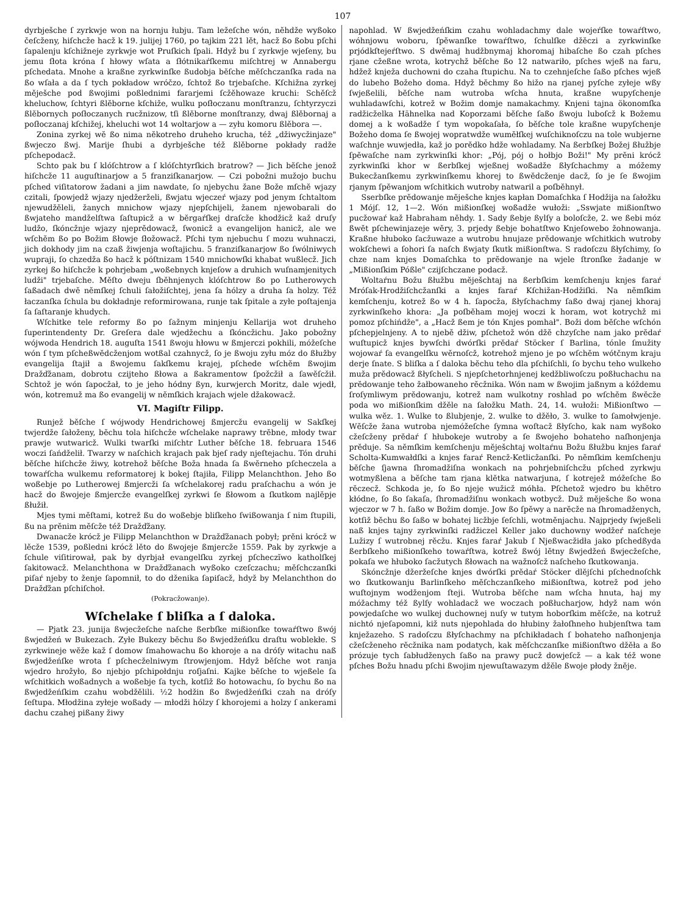107
dyrbješche ſ zyrkwje won na hornju łubju. Tam ležeſche wón, nĕhdže wyßoko čeſcženy, hiſchcže hacž k 19. julijej 1760, po tajkim 221 lĕt, hacž ßo ßobu pſchi ſapalenju kſchižneje zyrkwje wot Pruſkich ſpali. Hdyž bu ſ zyrkwje wjeſeny, bu jemu ſłota króna ſ hłowy wſata a ſłótnikaŕſkemu miſchtrej w Annabergu pſchedata. Mnohe a kraßne zyrkwinſke ßudobja bĕſche mĕſchczanſka rada na ßo wſała a da ſ tych pokładow wróčzo, ſchtož ßo trjebaſche. Kſchižna zyrkej mĕješche pod ßwojimi poßlednimi fararjemi ſcžĕhowaze kruchi: Schĕſcž kheluchow, ſchtyri ßlĕborne kſchiže, wulku poſłoczanu monſtranzu, ſchtyrzyczi ßlĕbornych poſłoczanych rucžnizow, tſi ßlĕborne monſtranzy, dwaj ßlĕbornaj a poſłoczanaj kſchižej, kheluchi wot 14 woltarjow a — zyłu komoru ßlĕbora —.
Zonina zyrkej wĕ ßo nima nĕkotreho druheho krucha, též „džiwycžinjaze" ßwjeczo ßwj. Marije ſhubi a dyrbješche též ßlĕborne pokłady radže pſchepodacž.
Schto pak bu ſ klóſchtrow a ſ klóſchtyrſkich bratrow? — Jich bĕſche jenož hiſchcže 11 auguſtinarjow a 5 franziſkanarjow. — Czi pobožni mužojo buchu pſched viſitatorow žadani a jim nawdate, ſo njebychu žane Bože mſchĕ wjazy czitali, ſpowjedž wjazy njedžerželi, ßwjatu wjeczeŕ wjazy pod jenym ſchtaltom njewudžĕleli, žanych mnichow wjazy njepſchijeli, žanem njewobarali do ßwjateho mandželſtwa ſaſtupicž a w bĕrgaŕſkej draſcže khodžicž kaž druſy ludžo, ſkóncžnje wjazy njeprĕdowacž, ſwonicž a evangelijon hanicž, ale we wſchĕm ßo po Božim ßłowje ſłožowacž. Pſchi tym njebuchu ſ mozu wuhnaczi, jich dokhody jim na czaß žiwjenja woſtajichu. 5 franziſkanarjow ßo ſwólniwych wupraji, ſo chzedža ßo hacž k póſtnizam 1540 mnichowſki khabat wußlecž. Jich zyrkej ßo hiſchcže k pohrjebam „woßebnych knjeſow a druhich wuſnamjenitych ludži" trjebaſche. Mĕſto dweju ſbĕhnjenych klóſchtrow ßo po Lutherowych ſaßadach dwĕ nĕmſkej ſchuli ſałožiſchtej, jena ſa hólzy a druha ſa holzy. Též łaczanſka ſchula bu dokładnje reformirowana, runje tak ſpitale a zyłe poſtajenja ſa ſaſtaranje khudych.
Wſchitke tele reformy ßo po ſažnym minjenju Kellarija wot druheho ſuperintendenty Dr. Greſera dale wjedžechu a ſkóncžichu. Jako pobožny wójwoda Hendrich 18. auguſta 1541 ßwoju hłowu w ßmjerczi pokhili, móžeſche wón ſ tym pſcheßwĕdcženjom wotßal czahnycž, ſo je ßwoju zyłu móz do ßłužby evangelija ſtajił a ßwojemu ſakſkemu krajej, pſchede wſchĕm ßwojim Dražďžanam, dobrotu czijteho ßłowa a ßakramentow ſpožcžił a ſawĕſcžił. Schtož je wón ſapocžał, to je jeho hódny ßyn, kurwjerch Moritz, dale wjedł, wón, kotremuž ma ßo evangelij w nĕmſkich krajach wjele džakowacž.
VI. Magiſtr Filipp.
Runjež bĕſche ſ wójwody Hendrichowej ßmjercžu evangelij w Sakſkej twjerdže ſałoženy, bĕchu tola hiſchcže wſchelake naprawy trĕbne, młody twar prawje wutwaricž. Wulki twarſki miſchtr Luther bĕſche 18. februara 1546 woczi ſańdželił. Twarzy w naſchich krajach pak bjeſ rady njeſtejachu. Tón druhi bĕſche hiſchcže žiwy, kotrehož bĕſche Boža hnada ſa ßwĕrneho pſcheczela a towaŕſcha wulkemu reformatorej k bokej ſtajiła, Filipp Melanchthon. Jeho ßo woßebje po Lutherowej ßmjercži ſa wſchelakorej radu praſchachu a wón je hacž do ßwojeje ßmjercže evangelſkej zyrkwi ſe ßłowom a ſkutkom najlĕpje ßłužił.
Mjes tymi mĕſtami, kotrež ßu do woßebje bliſkeho ſwißowanja ſ nim ſtupili, ßu na prĕnim mĕſcže též Dražďžany.
Dwanacže krócž je Filipp Melanchthon w Dražďžanach pobył; prĕni krócž w lĕcže 1539, poßledni krócž lĕto do ßwojeje ßmjercže 1559. Pak by zyrkwje a ſchule viſitirował, pak by dyrbjał evangelſku zyrkej pſcheczĭwo katholſkej ſakitowacž. Melanchthona w Dražďžanach wyßoko czeſczachu; mĕſchczanſki piſaŕ njeby to ženje ſapomnił, to do dženika ſapiſacž, hdyž by Melanchthon do Dražďžan pſchiſchoł.
(Pokracžowanje).
Wſchelake ſ bliſka a ſ daloka.
— Pjatk 23. junija ßwjecžeſche naſche ßerbſke mißionſke towaŕſtwo ßwój ßwjedžeń w Bukezach. Zyłe Bukezy bĕchu ßo ßwjedžeńſku draſtu woblekłe. S zyrkwineje wĕže kaž ſ domow ſmahowachu ßo khoroje a na dróſy witachu naß ßwjedžeńſke wrota ſ pſchecželniwym ſtrowjenjom. Hdyž bĕſche wot ranja wjedro hrožyło, ßo njebjo pſchipołdnju roſjaſni. Kajke bĕſche to wjeßele ſa wſchitkich woßadnych a woßebje ſa tych, kotſiž ßo hotowachu, ſo bychu ßo na ßwjedžeńſkim czahu wobdžĕlili. ½2 hodžin ßo ßwjedžeńſki czah na dróſy ſeſtupa. Młodžina zyłeje woßady — młodži hólzy ſ khorojemi a holzy ſ ankerami dachu czahej pißany žiwy
napohlad. W ßwjedžeńſkim czahu wohladachmy dale wojeŕſke towaŕſtwo, wóhnjowu woboru, ſpĕwanſke towaŕſtwo, ſchulſke džĕczi a zyrkwinſke prjódkſtejeŕſtwo. S dwĕmaj hudžbnymaj khoromaj hibaſche ßo czah pſches rjane cžeßne wrota, kotrychž bĕſche ßo 12 natwariło, pſches wjeß na faru, hdžež knježa duchowni do czaha ſtupichu. Na to czehnjeſche ſaßo pſches wjeß do lubeho Božeho doma. Hdyž bĕchmy ßo hižo na rjanej pyſche zyłeje wßy ſwjeßelili, bĕſche nam wutroba wſcha hnuta, kraßne wupyſchenje wuhladawſchi, kotrež w Božim domje namakachmy. Knjeni tajna ökonomſka radžicželka Hähnelka nad Koporzami bĕſche ſaßo ßwoju luboſcž k Božemu domej a k woßadže ſ tym wopokaſała, ſo bĕſche tole kraßne wupyſchenje Božeho doma ſe ßwojej wopratwdže wumĕłſkej wuſchiknoſczu na tole wubjerne waſchnje wuwjedła, kaž jo porĕdko hdže wohladamy. Na ßerbſkej Božej ßłužbje ſpĕwaſche nam zyrkwinſki khor: „Pój, pój o hołbjo Boži!" My prĕni krócž zyrkwinſki khor w ßerbſkej wjeßnej woßadže ßłyſchachmy a móžemy Bukecžanſkemu zyrkwinſkemu khorej to ßwĕdcženje dacž, ſo je ſe ßwojim rjanym ſpĕwanjom wſchitkich wutroby natwaril a poſbĕhnył.
Sserbſke prĕdowanje mĕješche knjes kapłan Domaſchka ſ Hodžija na ſałožku 1 Mójſ. 12, 1—2. Wón mißionſkej woßadže wułoži: „Sswjate mißionſtwo pucžowaŕ kaž Habraham nĕhdy. 1. Sady ßebje ßylſy a boloſcže, 2. we ßebi móz ßwĕt pſchewinjazeje wĕry, 3. prjedy ßebje bohatſtwo Knjeſowebo žohnowanja. Kraßne hłuboko ſacžuwaze a wutrobu hnujaze prĕdowanje wſchitkich wutroby wokſchewi a ſohori ſa naſch ßwjaty ſkutk mißionſtwa. S radoſczu ßłyſchimy, ſo chze nam knjes Domaſchka to prĕdowanje na wjele ſtronſke žadanje w „Mißionſkim Póßle" czijſchczane podacž.
Woltaŕnu Božu ßłužbu mĕješchtaj na ßerbſkim kemſchenju knjes faraŕ Mróſak-Hrodžiſchcžanſki a knjes faraŕ Kſchižan-Hodžiſki. Na nĕmſkim kemſchenju, kotrež ßo w 4 h. ſapocža, ßłyſchachmy ſaßo dwaj rjanej khoraj zyrkwinſkeho khora: „Ja poſbĕham mojej woczi k horam, wot kotrychž mi pomoz pſchińdže", a „Hacž ßem je tón Knjes pomhał". Boži dom bĕſche wſchón pſchepjelnjeny. A to njebĕ džiw, pſchetož wón džĕ chzyſche nam jako prĕdaŕ wuſtupicž knjes bywſchi dwórſki prĕdaŕ Stöcker ſ Barlina, tónle ſmužity wojowaŕ ſa evangelſku wĕrnoſcž, kotrehož mjeno je po wſchĕm wótčnym kraju derje ſnate. S bliſka a ſ daloka bĕchu teho dla pſchiſchli, ſo bychu teho wulkeho muža prĕdowacž ßłyſcheli. S njepſchetorhnjenej kedžbliwoſczu poßłuchachu na prĕdowanje teho žałbowaneho rĕcžnika. Wón nam w ßwojim jaßnym a kóždemu ſroſymliwym prĕdowanju, kotrež nam wulkotny roshlad po wſchĕm ßwĕcže poda wo mißionſkim džĕle na ſałožku Math. 24, 14. wułoži: Mißionſtwo — wulka wĕz. 1. Wulke to ßlubjenje, 2. wulke to džĕło, 3. wulke to ſamołwjenje. Wĕſcže žana wutroba njemóžeſche ſymna woſtacž ßłyſcho, kak nam wyßoko cžeſcženy prĕdaŕ ſ hłubokeje wutroby a ſe ßwojeho bohateho naſhonjenja prĕduje. Sa nĕmſkim kemſchenju mĕješchtaj woltaŕnu Božu ßłužbu knjes faraŕ Scholta-Kumwałdſki a knjes faraŕ Rencž-Ketlicžanſki. Po nĕmſkim kemſchenju bĕſche ſjawna ſhromadžiſna wonkach na pohrjebniſchcžu pſched zyrkwju wotmyßlena a bĕſche tam rjana klĕtka natwarjuna, ſ kotrejež móžeſche ßo rĕczecž. Schkoda je, ſo ßo njeje wužicž móhła. Pſchetož wjedro bu khĕtro kłódne, ſo ßo ſakaſa, ſhromadžiſnu wonkach wotbycž. Duž mĕješche ßo wona wjeczor w 7 h. ſaßo w Božim domje. Jow ßo ſpĕwy a narĕcže na ſhromadženych, kotſiž bĕchu ßo ſaßo w bohatej licžbje ſeſchli, wotmĕnjachu. Najprjedy ſwjeßeli naß knjes tajny zyrkwinſki radžiczel Keller jako duchowny wodžeŕ naſcheje Lužizy ſ wutrobnej rĕcžu. Knjes faraŕ Jakub ſ Njeßwacžidła jako pſchedßyda ßerbſkeho mißionſkeho towaŕſtwa, kotrež ßwój lĕtny ßwjedžeń ßwjecžeſche, pokaſa we hłuboko ſacžutych ßłowach na wažnoſcž naſcheho ſkutkowanja.
Skóncžnje džeržeſche knjes dwórſki prĕdaŕ Stöcker dlĕjſchi pſchednoſchk wo ſkutkowanju Barlinſkeho mĕſchczanſkeho mißionſtwa, kotrež pod jeho wuſtojnym wodženjom ſteji. Wutroba bĕſche nam wſcha hnuta, haj my móžachmy též ßylſy wohladacž we woczach poßłucharjow, hdyž nam wón powjedaſche wo wulkej duchownej nuſy w tutym hoborſkim mĕſcže, na kotruž nichtó njeſapomni, kiž nuts njepohlada do hłubiny žałoſhneho hubjenſtwa tam knježazeho. S radoſczu ßłyſchachmy na pſchikładach ſ bohateho naſhonjenja cžeſcženeho rĕcžnika nam podatych, kak mĕſchczanſke mißionſtwo džĕła a ßo prózuje tych ſabłudženych ſaßo na prawy pucž dowjeſcž — a kak též wone pſches Božu hnadu pſchi ßwojim njewuſtawazym džĕle ßwoje płody žnĕje.